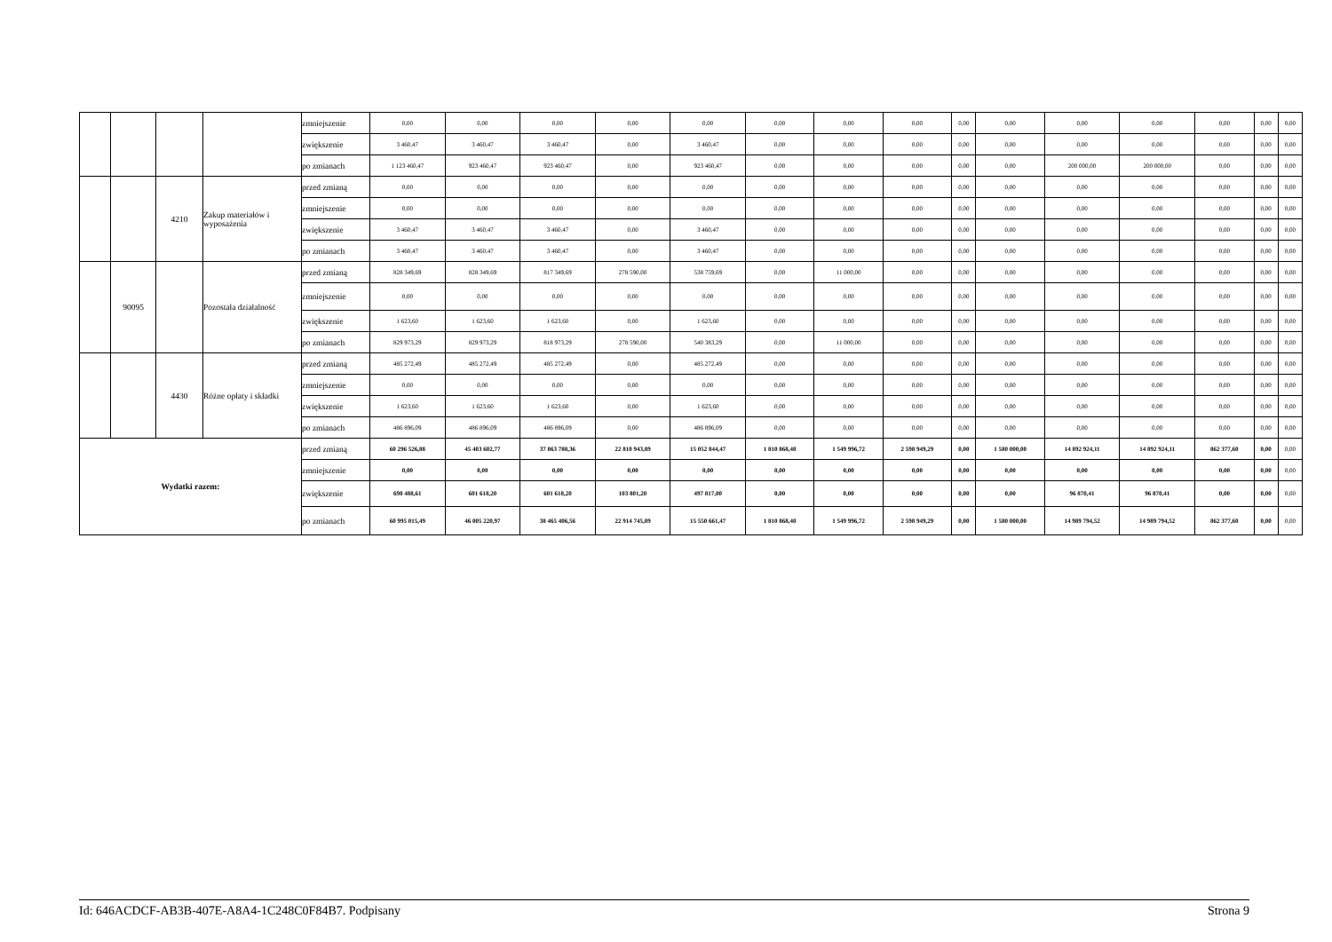| | | | | zmniejszenie | 0,00 | 0,00 | 0,00 | 0,00 | 0,00 | 0,00 | 0,00 | 0,00 | 0,00 | 0,00 | 0,00 | 0,00 | 0,00 | 0,00 | 0,00 |
| | | | | zwiększenie | 3 460,47 | 3 460,47 | 3 460,47 | 0,00 | 3 460,47 | 0,00 | 0,00 | 0,00 | 0,00 | 0,00 | 0,00 | 0,00 | 0,00 | 0,00 | 0,00 |
| | | | | po zmianach | 1 123 460,47 | 923 460,47 | 923 460,47 | 0,00 | 923 460,47 | 0,00 | 0,00 | 0,00 | 0,00 | 0,00 | 200 000,00 | 200 000,00 | 0,00 | 0,00 | 0,00 |
| | | 4210 | Zakup materiałów i wyposażenia | przed zmianą | 0,00 | 0,00 | 0,00 | 0,00 | 0,00 | 0,00 | 0,00 | 0,00 | 0,00 | 0,00 | 0,00 | 0,00 | 0,00 | 0,00 | 0,00 |
| | | | | zmniejszenie | 0,00 | 0,00 | 0,00 | 0,00 | 0,00 | 0,00 | 0,00 | 0,00 | 0,00 | 0,00 | 0,00 | 0,00 | 0,00 | 0,00 | 0,00 |
| | | | | zwiększenie | 3 460,47 | 3 460,47 | 3 460,47 | 0,00 | 3 460,47 | 0,00 | 0,00 | 0,00 | 0,00 | 0,00 | 0,00 | 0,00 | 0,00 | 0,00 | 0,00 |
| | | | | po zmianach | 3 460,47 | 3 460,47 | 3 460,47 | 0,00 | 3 460,47 | 0,00 | 0,00 | 0,00 | 0,00 | 0,00 | 0,00 | 0,00 | 0,00 | 0,00 | 0,00 |
| | 90095 | | Pozostała działalność | przed zmianą | 828 349,69 | 828 349,69 | 817 349,69 | 278 590,00 | 538 759,69 | 0,00 | 11 000,00 | 0,00 | 0,00 | 0,00 | 0,00 | 0,00 | 0,00 | 0,00 | 0,00 |
| | | | | zmniejszenie | 0,00 | 0,00 | 0,00 | 0,00 | 0,00 | 0,00 | 0,00 | 0,00 | 0,00 | 0,00 | 0,00 | 0,00 | 0,00 | 0,00 | 0,00 |
| | | | | zwiększenie | 1 623,60 | 1 623,60 | 1 623,60 | 0,00 | 1 623,60 | 0,00 | 0,00 | 0,00 | 0,00 | 0,00 | 0,00 | 0,00 | 0,00 | 0,00 | 0,00 |
| | | | | po zmianach | 829 973,29 | 829 973,29 | 818 973,29 | 278 590,00 | 540 383,29 | 0,00 | 11 000,00 | 0,00 | 0,00 | 0,00 | 0,00 | 0,00 | 0,00 | 0,00 | 0,00 |
| | | 4430 | Różne opłaty i składki | przed zmianą | 485 272,49 | 485 272,49 | 485 272,49 | 0,00 | 485 272,49 | 0,00 | 0,00 | 0,00 | 0,00 | 0,00 | 0,00 | 0,00 | 0,00 | 0,00 | 0,00 |
| | | | | zmniejszenie | 0,00 | 0,00 | 0,00 | 0,00 | 0,00 | 0,00 | 0,00 | 0,00 | 0,00 | 0,00 | 0,00 | 0,00 | 0,00 | 0,00 | 0,00 |
| | | | | zwiększenie | 1 623,60 | 1 623,60 | 1 623,60 | 0,00 | 1 623,60 | 0,00 | 0,00 | 0,00 | 0,00 | 0,00 | 0,00 | 0,00 | 0,00 | 0,00 | 0,00 |
| | | | | po zmianach | 486 896,09 | 486 896,09 | 486 896,09 | 0,00 | 486 896,09 | 0,00 | 0,00 | 0,00 | 0,00 | 0,00 | 0,00 | 0,00 | 0,00 | 0,00 | 0,00 |
| Wydatki razem: | | | | przed zmianą | 60 296 526,88 | 45 403 602,77 | 37 863 788,36 | 22 810 943,89 | 15 052 844,47 | 1 810 868,40 | 1 549 996,72 | 2 598 949,29 | 0,00 | 1 580 000,00 | 14 892 924,11 | 14 892 924,11 | 862 377,60 | 0,00 | 0,00 |
| | | | | zmniejszenie | 0,00 | 0,00 | 0,00 | 0,00 | 0,00 | 0,00 | 0,00 | 0,00 | 0,00 | 0,00 | 0,00 | 0,00 | 0,00 | 0,00 | 0,00 |
| | | | | zwiększenie | 698 488,61 | 601 618,20 | 601 618,20 | 103 801,20 | 497 817,00 | 0,00 | 0,00 | 0,00 | 0,00 | 0,00 | 96 870,41 | 96 870,41 | 0,00 | 0,00 | 0,00 |
| | | | | po zmianach | 60 995 015,49 | 46 005 220,97 | 38 465 406,56 | 22 914 745,09 | 15 550 661,47 | 1 810 868,40 | 1 549 996,72 | 2 598 949,29 | 0,00 | 1 580 000,00 | 14 989 794,52 | 14 989 794,52 | 862 377,60 | 0,00 | 0,00 |
Id: 646ACDCF-AB3B-407E-A8A4-1C248C0F84B7. Podpisany Strona 9